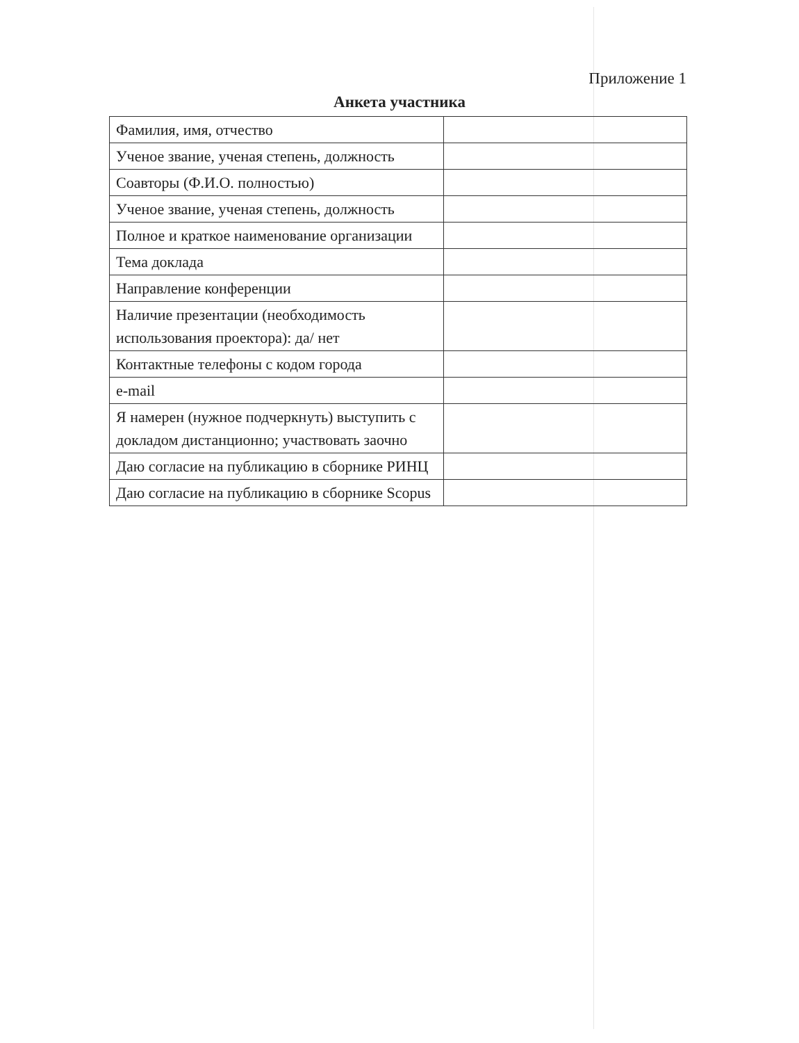Приложение 1
Анкета участника
| Фамилия, имя, отчество | |
| Ученое звание, ученая степень, должность | |
| Соавторы (Ф.И.О. полностью) | |
| Ученое звание, ученая степень, должность | |
| Полное и краткое наименование организации | |
| Тема доклада | |
| Направление конференции | |
| Наличие презентации (необходимость использования проектора): да/ нет | |
| Контактные телефоны с кодом города | |
| e-mail | |
| Я намерен (нужное подчеркнуть) выступить с докладом дистанционно; участвовать заочно | |
| Даю согласие на публикацию в сборнике РИНЦ | |
| Даю согласие на публикацию в сборнике Scopus | |